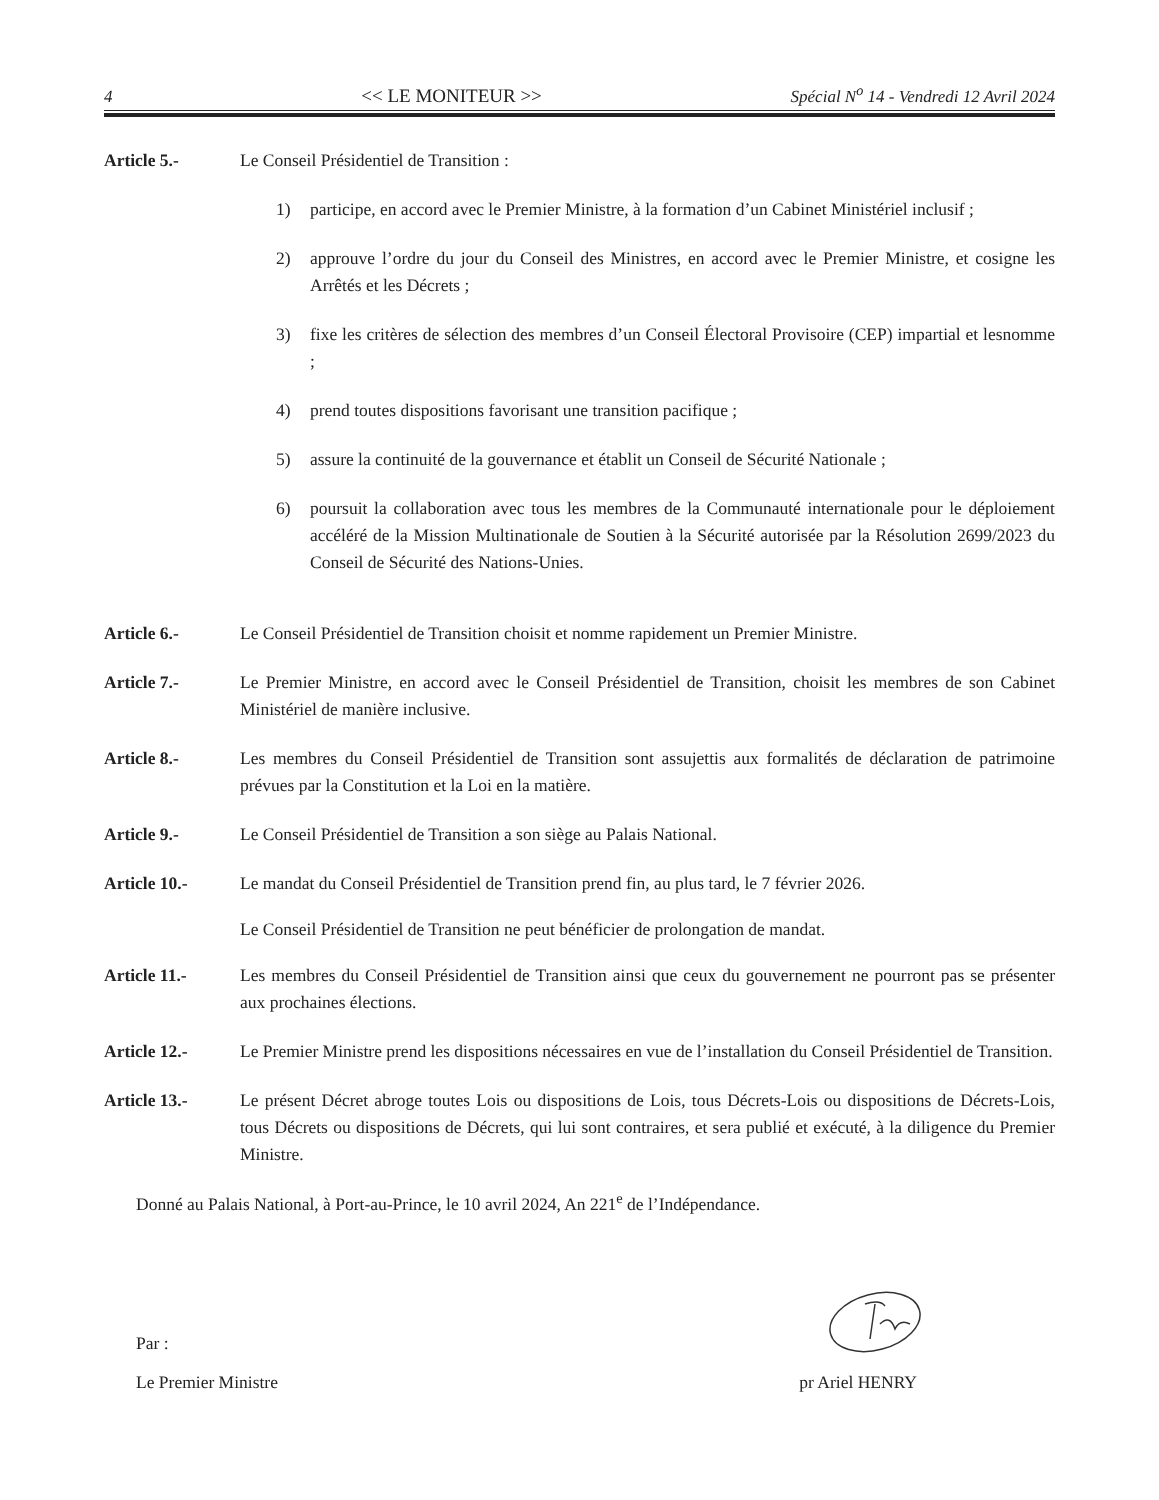4 << LE MONITEUR >> Spécial N<sup>o</sup> 14 - Vendredi 12 Avril 2024
Article 5.- Le Conseil Présidentiel de Transition :
1) participe, en accord avec le Premier Ministre, à la formation d’un Cabinet Ministériel inclusif ;
2) approuve l’ordre du jour du Conseil des Ministres, en accord avec le Premier Ministre, et cosigne les Arrêtés et les Décrets ;
3) fixe les critères de sélection des membres d’un Conseil Électoral Provisoire (CEP) impartial et lesnomme ;
4) prend toutes dispositions favorisant une transition pacifique ;
5) assure la continuité de la gouvernance et établit un Conseil de Sécurité Nationale ;
6) poursuit la collaboration avec tous les membres de la Communauté internationale pour le déploiement accéléré de la Mission Multinationale de Soutien à la Sécurité autorisée par la Résolution 2699/2023 du Conseil de Sécurité des Nations-Unies.
Article 6.- Le Conseil Présidentiel de Transition choisit et nomme rapidement un Premier Ministre.
Article 7.- Le Premier Ministre, en accord avec le Conseil Présidentiel de Transition, choisit les membres de son Cabinet Ministériel de manière inclusive.
Article 8.- Les membres du Conseil Présidentiel de Transition sont assujettis aux formalités de déclaration de patrimoine prévues par la Constitution et la Loi en la matière.
Article 9.- Le Conseil Présidentiel de Transition a son siège au Palais National.
Article 10.- Le mandat du Conseil Présidentiel de Transition prend fin, au plus tard, le 7 février 2026.
Le Conseil Présidentiel de Transition ne peut bénéficier de prolongation de mandat.
Article 11.- Les membres du Conseil Présidentiel de Transition ainsi que ceux du gouvernement ne pourront pas se présenter aux prochaines élections.
Article 12.- Le Premier Ministre prend les dispositions nécessaires en vue de l’installation du Conseil Présidentiel de Transition.
Article 13.- Le présent Décret abroge toutes Lois ou dispositions de Lois, tous Décrets-Lois ou dispositions de Décrets-Lois, tous Décrets ou dispositions de Décrets, qui lui sont contraires, et sera publié et exécuté, à la diligence du Premier Ministre.
Donné au Palais National, à Port-au-Prince, le 10 avril 2024, An 221<sup>e</sup> de l’Indépendance.
Par :
Le Premier Ministre pr Ariel HENRY